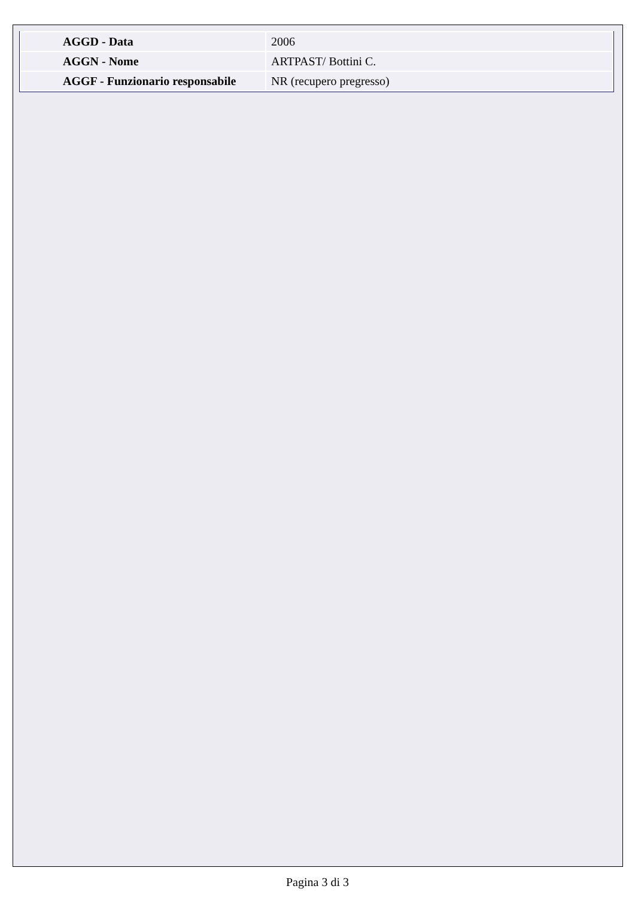| AGGD - Data | 2006 |
| AGGN - Nome | ARTPAST/ Bottini C. |
| AGGF - Funzionario responsabile | NR (recupero pregresso) |
Pagina 3 di 3